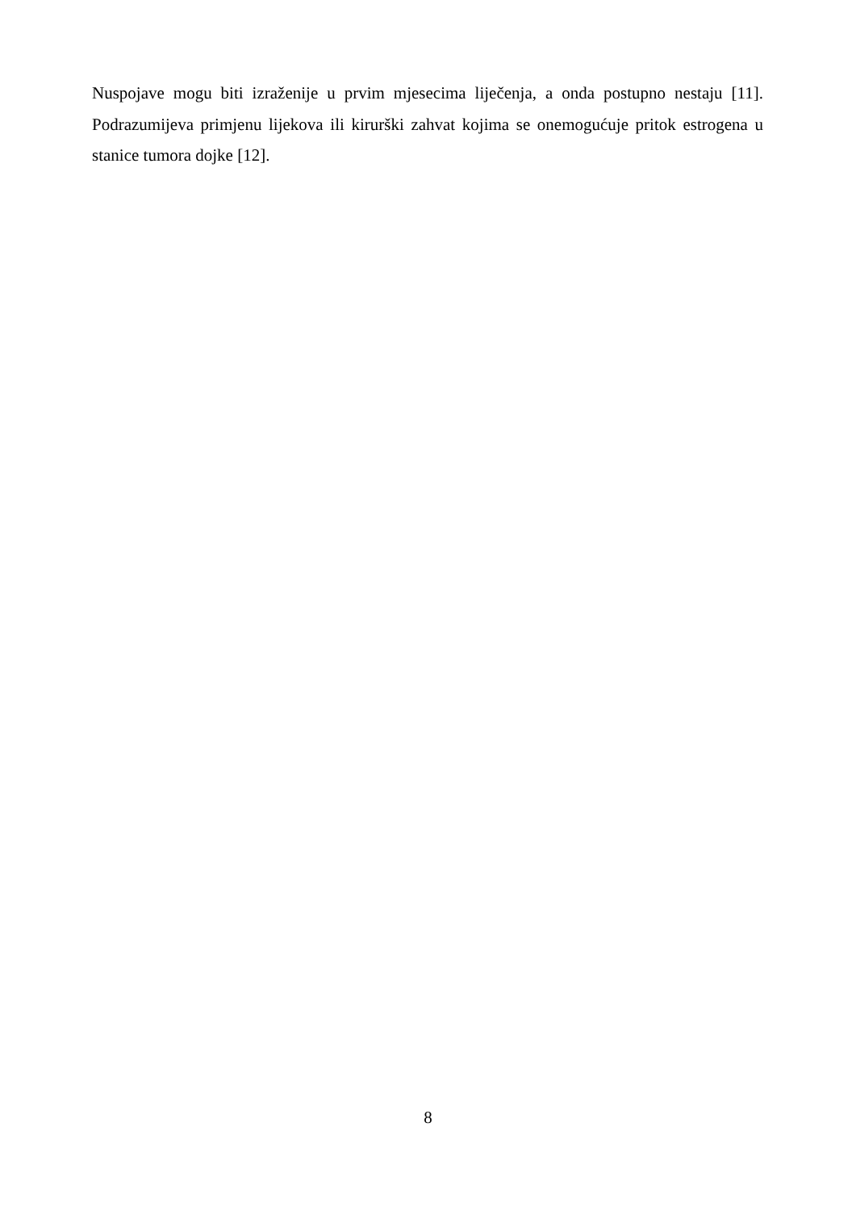Nuspojave mogu biti izraženije u prvim mjesecima liječenja, a onda postupno nestaju [11]. Podrazumijeva primjenu lijekova ili kirurški zahvat kojima se onemogućuje pritok estrogena u stanice tumora dojke [12].
8